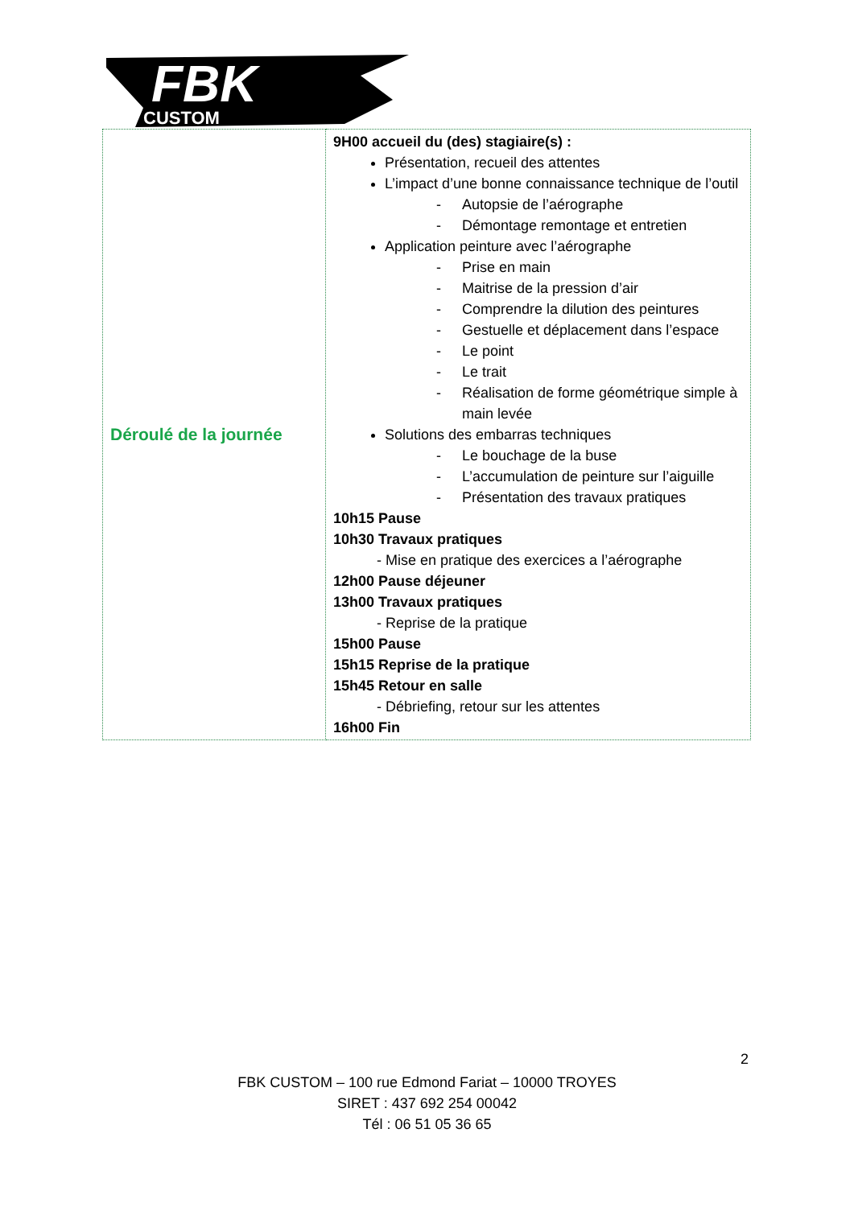FBK
CUSTOM
| Déroulé de la journée | 9H00 accueil du (des) stagiaire(s) : Présentation, recueil des attentes L’impact d’une bonne connaissance technique de l’outil - Autopsie de l’aérographe - Démontage remontage et entretien Application peinture avec l’aérographe - Prise en main - Maitrise de la pression d’air - Comprendre la dilution des peintures - Gestuelle et déplacement dans l’espace - Le point - Le trait - Réalisation de forme géométrique simple à main levée Solutions des embarras techniques - Le bouchage de la buse - L’accumulation de peinture sur l’aiguille - Présentation des travaux pratiques 10h15 Pause 10h30 Travaux pratiques - Mise en pratique des exercices a l’aérographe 12h00 Pause déjeuner 13h00 Travaux pratiques - Reprise de la pratique 15h00 Pause 15h15 Reprise de la pratique 15h45 Retour en salle - Débriefing, retour sur les attentes 16h00 Fin |
2
FBK CUSTOM – 100 rue Edmond Fariat – 10000 TROYES
SIRET : 437 692 254 00042
Tél : 06 51 05 36 65